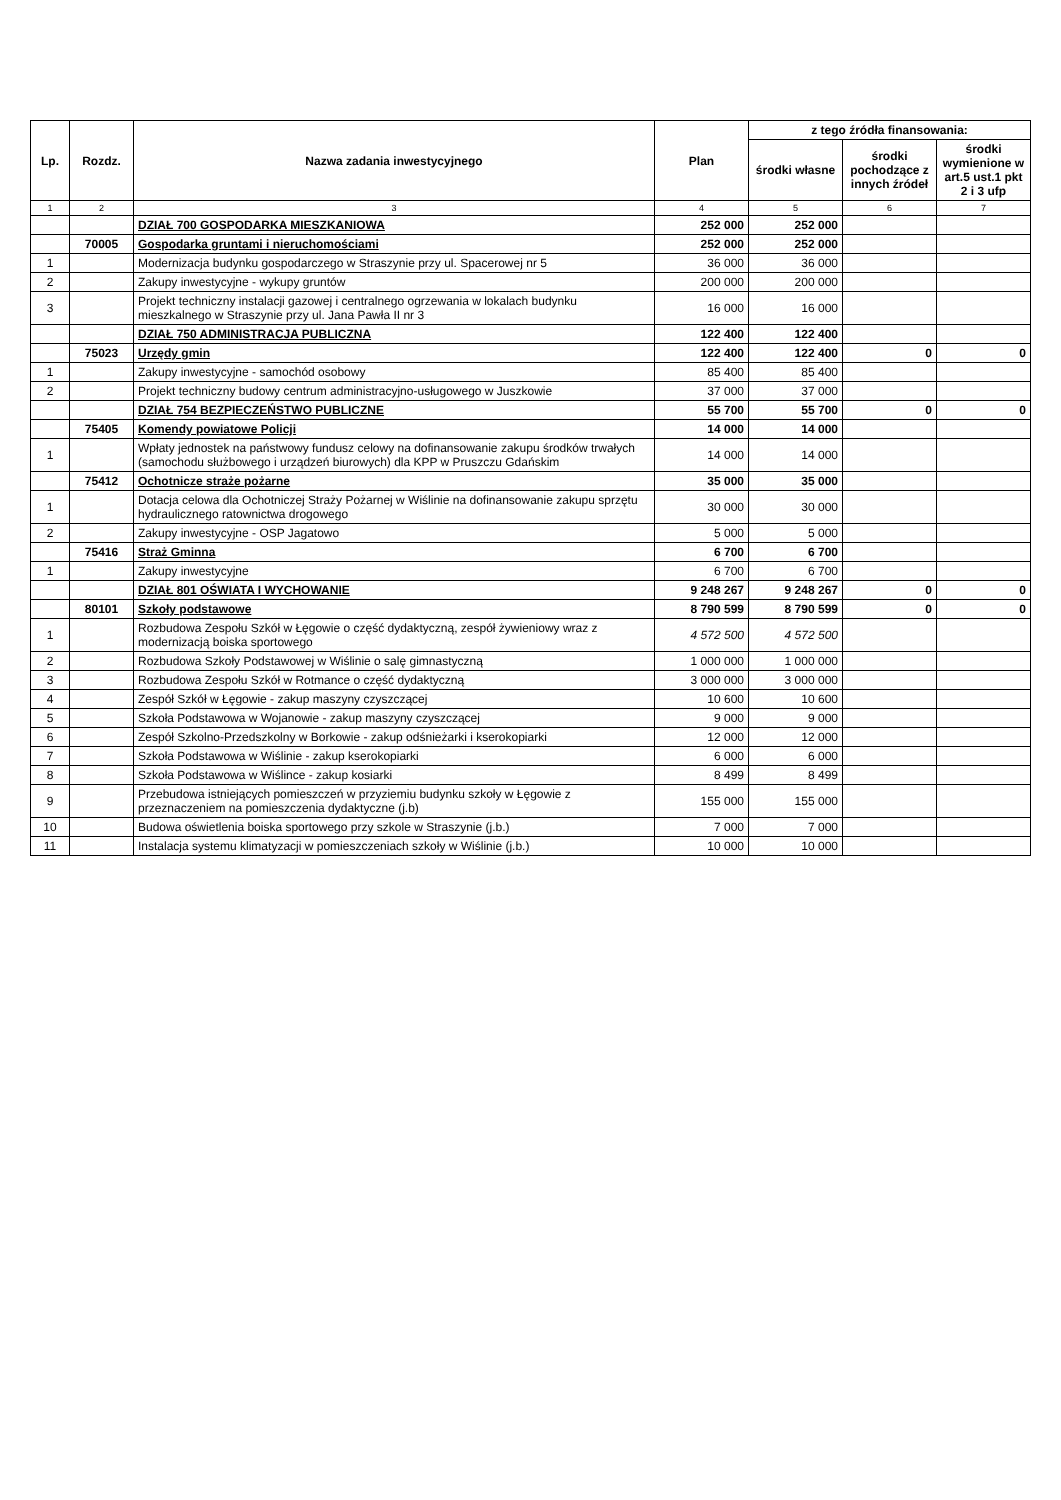| Lp. | Rozdz. | Nazwa zadania inwestycyjnego | Plan | z tego źródła finansowania: | | |
| --- | --- | --- | --- | --- | --- | --- |
| | | | | środki własne | środki pochodzące z innych źródeł | środki wymienione w art.5 ust.1 pkt 2 i 3 ufp |
| 1 | 2 | 3 | 4 | 5 | 6 | 7 |
| | | DZIAŁ 700 GOSPODARKA MIESZKANIOWA | 252 000 | 252 000 | | |
| | 70005 | Gospodarka gruntami i nieruchomościami | 252 000 | 252 000 | | |
| 1 | | Modernizacja budynku gospodarczego w Straszynie przy ul. Spacerowej nr 5 | 36 000 | 36 000 | | |
| 2 | | Zakupy inwestycyjne - wykupy gruntów | 200 000 | 200 000 | | |
| 3 | | Projekt techniczny instalacji gazowej i centralnego ogrzewania w lokalach budynku mieszkalnego w Straszynie przy ul. Jana Pawła II nr 3 | 16 000 | 16 000 | | |
| | | DZIAŁ 750 ADMINISTRACJA PUBLICZNA | 122 400 | 122 400 | | |
| | 75023 | Urzędy gmin | 122 400 | 122 400 | 0 | 0 |
| 1 | | Zakupy inwestycyjne - samochód osobowy | 85 400 | 85 400 | | |
| 2 | | Projekt techniczny budowy centrum administracyjno-usługowego w Juszkowie | 37 000 | 37 000 | | |
| | | DZIAŁ 754 BEZPIECZEŃSTWO PUBLICZNE | 55 700 | 55 700 | 0 | 0 |
| | 75405 | Komendy powiatowe Policji | 14 000 | 14 000 | | |
| 1 | | Wpłaty jednostek na państwowy fundusz celowy na dofinansowanie zakupu środków trwałych (samochodu służbowego i urządzeń biurowych) dla KPP w Pruszczu Gdańskim | 14 000 | 14 000 | | |
| | 75412 | Ochotnicze straże pożarne | 35 000 | 35 000 | | |
| 1 | | Dotacja celowa dla Ochotniczej Straży Pożarnej w Wiślinie na dofinansowanie zakupu sprzętu hydraulicznego ratownictwa drogowego | 30 000 | 30 000 | | |
| 2 | | Zakupy inwestycyjne - OSP Jagatowo | 5 000 | 5 000 | | |
| | 75416 | Straż Gminna | 6 700 | 6 700 | | |
| 1 | | Zakupy inwestycyjne | 6 700 | 6 700 | | |
| | | DZIAŁ 801 OŚWIATA I WYCHOWANIE | 9 248 267 | 9 248 267 | 0 | 0 |
| | 80101 | Szkoły podstawowe | 8 790 599 | 8 790 599 | 0 | 0 |
| 1 | | Rozbudowa Zespołu Szkół w Łęgowie o część dydaktyczną, zespół żywieniowy wraz z modernizacją boiska sportowego | 4 572 500 | 4 572 500 | | |
| 2 | | Rozbudowa Szkoły Podstawowej w Wiślinie o salę gimnastyczną | 1 000 000 | 1 000 000 | | |
| 3 | | Rozbudowa Zespołu Szkół w Rotmance o część dydaktyczną | 3 000 000 | 3 000 000 | | |
| 4 | | Zespół Szkół w Łęgowie - zakup maszyny czyszczącej | 10 600 | 10 600 | | |
| 5 | | Szkoła Podstawowa w Wojanowie - zakup maszyny czyszczącej | 9 000 | 9 000 | | |
| 6 | | Zespół Szkolno-Przedszkolny w Borkowie - zakup odśnieżarki i kserokopiarki | 12 000 | 12 000 | | |
| 7 | | Szkoła Podstawowa w Wiślinie - zakup kserokopiarki | 6 000 | 6 000 | | |
| 8 | | Szkoła Podstawowa w Wiślince - zakup kosiarki | 8 499 | 8 499 | | |
| 9 | | Przebudowa istniejących pomieszczeń w przyziemiu budynku szkoły w Łęgowie z przeznaczeniem na pomieszczenia dydaktyczne (j.b) | 155 000 | 155 000 | | |
| 10 | | Budowa oświetlenia boiska sportowego przy szkole w Straszynie (j.b.) | 7 000 | 7 000 | | |
| 11 | | Instalacja systemu klimatyzacji w pomieszczeniach szkoły w Wiślinie (j.b.) | 10 000 | 10 000 | | |